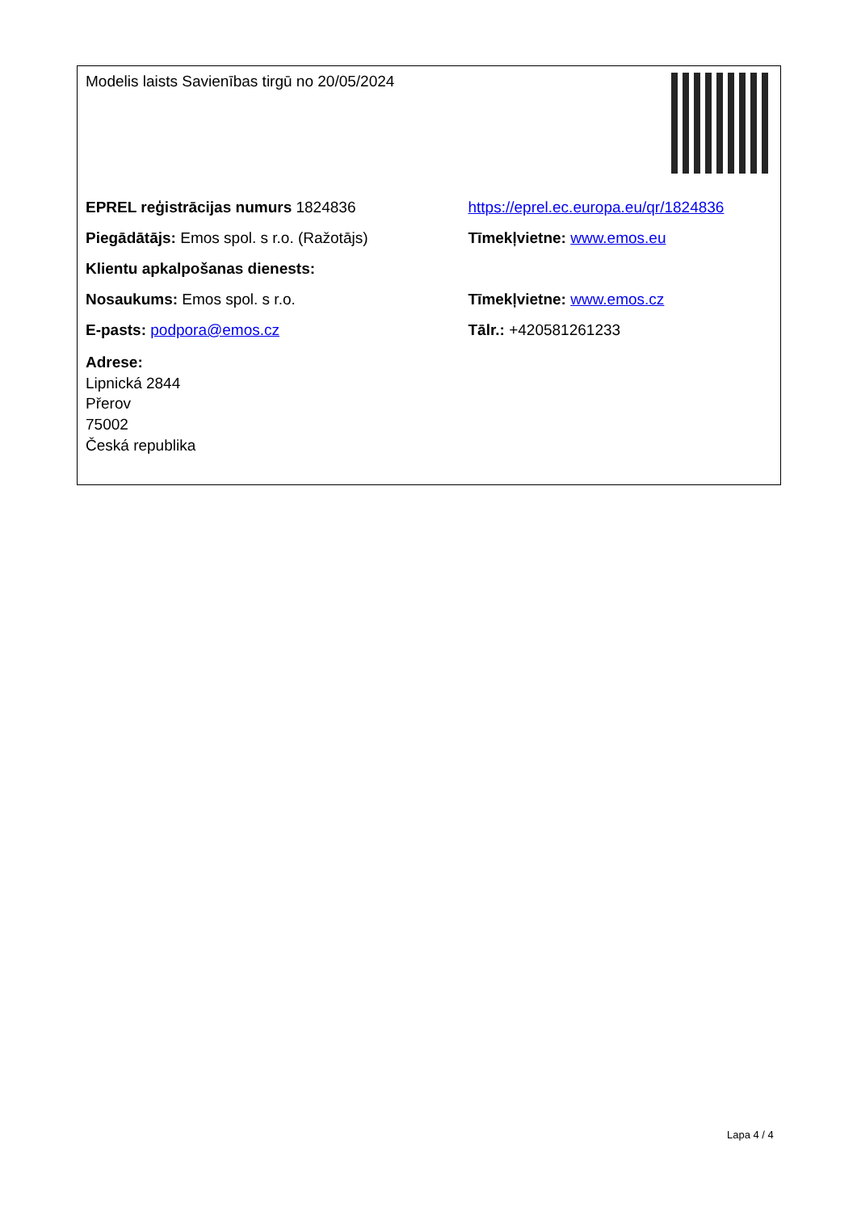| Modelis laists Savienības tirgū no 20/05/2024 | |
| EPREL reģistrācijas numurs 1824836 | https://eprel.ec.europa.eu/qr/1824836 |
| Piegādātājs: Emos spol. s r.o. (Ražotājs) | Tīmekļvietne: www.emos.eu |
| Klientu apkalpošanas dienests: | |
| Nosaukums: Emos spol. s r.o. | Tīmekļvietne: www.emos.cz |
| E-pasts: podpora@emos.cz | Tālr.: +420581261233 |
| Adrese: Lipnická 2844 Přerov 75002 Česká republika | |
Lapa 4 / 4